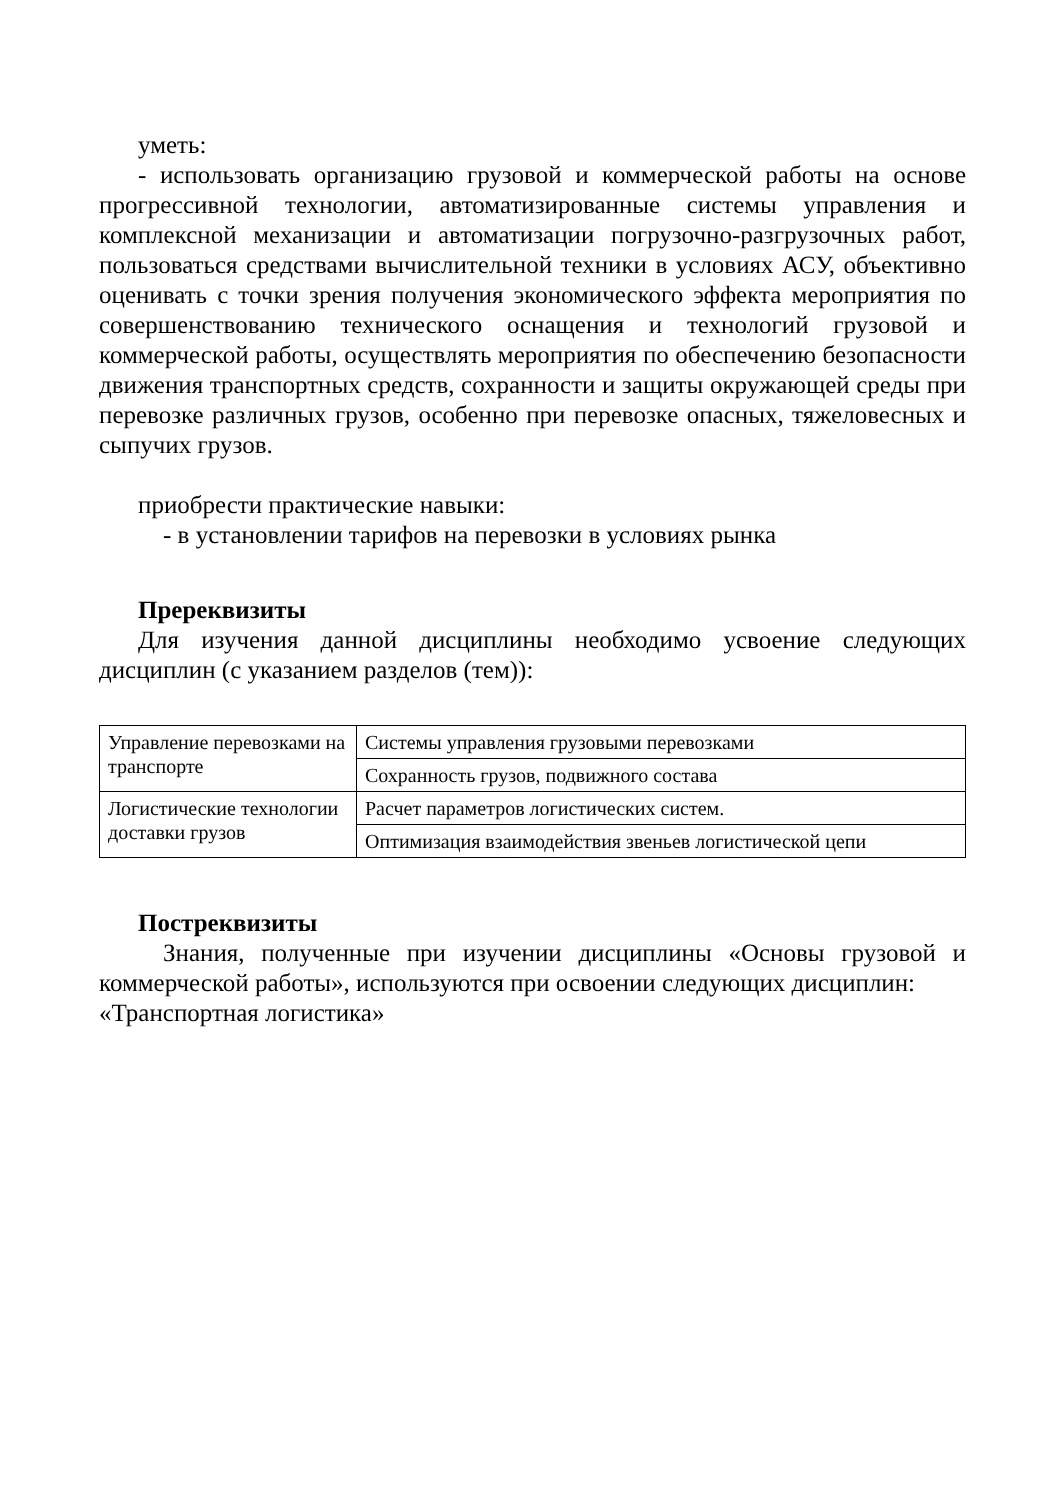уметь:
- использовать организацию грузовой и коммерческой работы на основе прогрессивной технологии, автоматизированные системы управления и комплексной механизации и автоматизации погрузочно-разгрузочных работ, пользоваться средствами вычислительной техники в условиях АСУ, объективно оценивать с точки зрения получения экономического эффекта мероприятия по совершенствованию технического оснащения и технологий грузовой и коммерческой работы, осуществлять мероприятия по обеспечению безопасности движения транспортных средств, сохранности и защиты окружающей среды при перевозке различных грузов, особенно при перевозке опасных, тяжеловесных и сыпучих грузов.
приобрести практические навыки:
- в установлении тарифов на перевозки в условиях рынка
Пререквизиты
Для изучения данной дисциплины необходимо усвоение следующих дисциплин (с указанием разделов (тем)):
| Управление перевозками на транспорте | Системы управления грузовыми перевозками |
| | Сохранность грузов, подвижного состава |
| Логистические технологии доставки грузов | Расчет параметров логистических систем. |
| | Оптимизация взаимодействия звеньев логистической цепи |
Постреквизиты
Знания, полученные при изучении дисциплины «Основы грузовой и коммерческой работы», используются при освоении следующих дисциплин:
«Транспортная логистика»